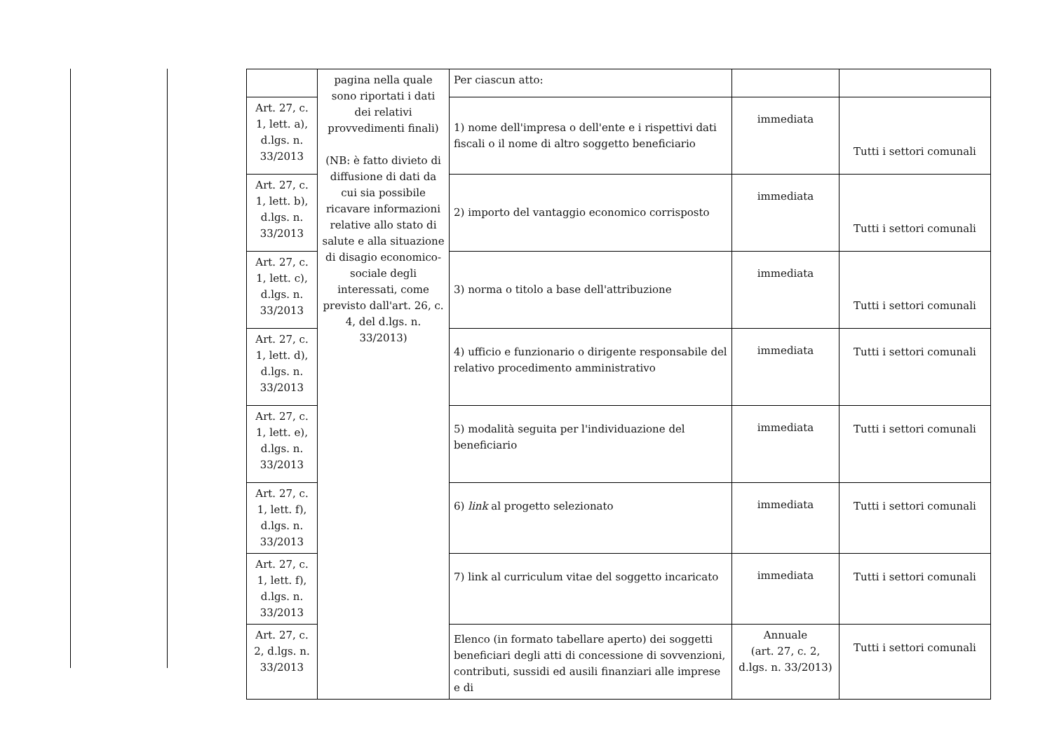| | pagina nella quale sono riportati i dati dei relativi provvedimenti finali) (NB: è fatto divieto di diffusione di dati da cui sia possibile ricavare informazioni relative allo stato di salute e alla situazione di disagio economico-sociale degli interessati, come previsto dall'art. 26, c. 4, del d.lgs. n. 33/2013) | Per ciascun atto: | | |
| Art. 27, c. 1, lett. a), d.lgs. n. 33/2013 | | 1) nome dell'impresa o dell'ente e i rispettivi dati fiscali o il nome di altro soggetto beneficiario | immediata | Tutti i settori comunali |
| Art. 27, c. 1, lett. b), d.lgs. n. 33/2013 | | 2) importo del vantaggio economico corrisposto | immediata | Tutti i settori comunali |
| Art. 27, c. 1, lett. c), d.lgs. n. 33/2013 | | 3) norma o titolo a base dell'attribuzione | immediata | Tutti i settori comunali |
| Art. 27, c. 1, lett. d), d.lgs. n. 33/2013 | | 4) ufficio e funzionario o dirigente responsabile del relativo procedimento amministrativo | immediata | Tutti i settori comunali |
| Art. 27, c. 1, lett. e), d.lgs. n. 33/2013 | | 5) modalità seguita per l'individuazione del beneficiario | immediata | Tutti i settori comunali |
| Art. 27, c. 1, lett. f), d.lgs. n. 33/2013 | | 6) link al progetto selezionato | immediata | Tutti i settori comunali |
| Art. 27, c. 1, lett. f), d.lgs. n. 33/2013 | | 7) link al curriculum vitae del soggetto incaricato | immediata | Tutti i settori comunali |
| Art. 27, c. 2, d.lgs. n. 33/2013 | | Elenco (in formato tabellare aperto) dei soggetti beneficiari degli atti di concessione di sovvenzioni, contributi, sussidi ed ausili finanziari alle imprese e di | Annuale (art. 27, c. 2, d.lgs. n. 33/2013) | Tutti i settori comunali |